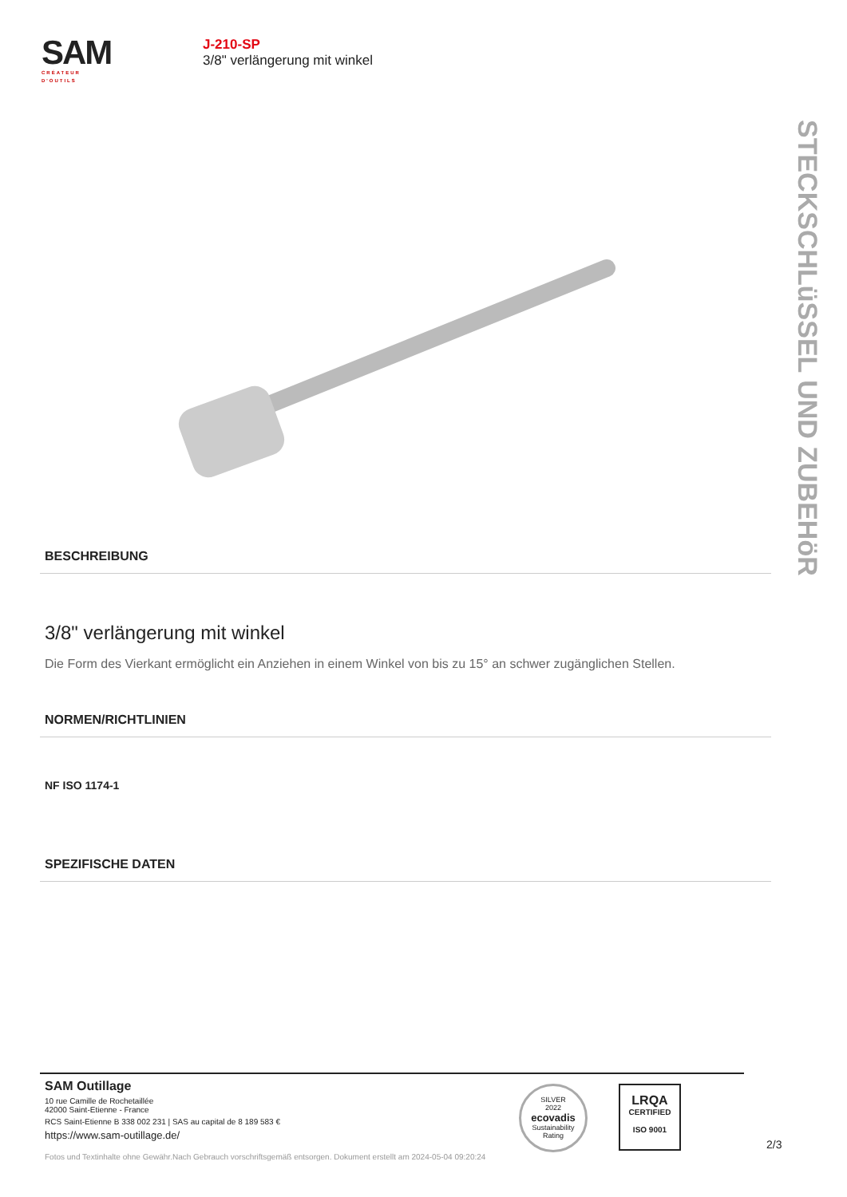SAM
CRÉATEUR D'OUTILS
J-210-SP
3/8" verlängerung mit winkel
STECKSCHLüSSEL UND ZUBEHöR
BESCHREIBUNG
3/8" verlängerung mit winkel
Die Form des Vierkant ermöglicht ein Anziehen in einem Winkel von bis zu 15° an schwer zugänglichen Stellen.
NORMEN/RICHTLINIEN
NF ISO 1174-1
SPEZIFISCHE DATEN
SAM Outillage
10 rue Camille de Rochetaillée
42000 Saint-Etienne - France
RCS Saint-Etienne B 338 002 231 | SAS au capital de 8 189 583 €
https://www.sam-outillage.de/
Fotos und Textinhalte ohne Gewähr.Nach Gebrauch vorschriftsgemäß entsorgen. Dokument erstellt am 2024-05-04 09:20:24
SILVER
2022
ecovadis
Sustainability Rating
LRQA
CERTIFIED
ISO 9001
2/3